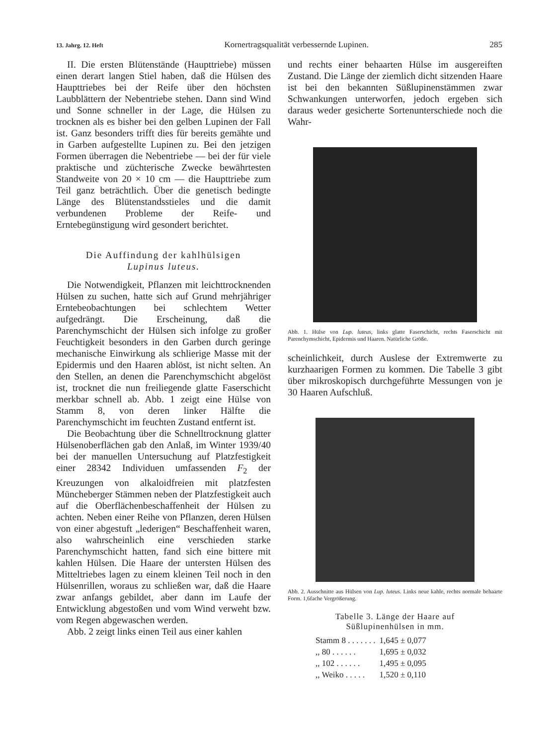13. Jahrg. 12. Heft Kornertragsqualität verbessernde Lupinen. 285
II. Die ersten Blütenstände (Haupttriebe) müssen einen derart langen Stiel haben, daß die Hülsen des Haupttriebes bei der Reife über den höchsten Laubblättern der Nebentriebe stehen. Dann sind Wind und Sonne schneller in der Lage, die Hülsen zu trocknen als es bisher bei den gelben Lupinen der Fall ist. Ganz besonders trifft dies für bereits gemähte und in Garben aufgestellte Lupinen zu. Bei den jetzigen Formen überragen die Nebentriebe — bei der für viele praktische und züchterische Zwecke bewährtesten Standweite von 20 × 10 cm — die Haupttriebe zum Teil ganz beträchtlich. Über die genetisch bedingte Länge des Blütenstandsstieles und die damit verbundenen Probleme der Reife- und Erntebegünstigung wird gesondert berichtet.
Die Auffindung der kahlhülsigen
Lupinus luteus.
Die Notwendigkeit, Pflanzen mit leichttrocknenden Hülsen zu suchen, hatte sich auf Grund mehrjähriger Erntebeobachtungen bei schlechtem Wetter aufgedrängt. Die Erscheinung, daß die Parenchymschicht der Hülsen sich infolge zu großer Feuchtigkeit besonders in den Garben durch geringe mechanische Einwirkung als schlierige Masse mit der Epidermis und den Haaren ablöst, ist nicht selten. An den Stellen, an denen die Parenchymschicht abgelöst ist, trocknet die nun freiliegende glatte Faserschicht merkbar schnell ab. Abb. 1 zeigt eine Hülse von Stamm 8, von deren linker Hälfte die Parenchymschicht im feuchten Zustand entfernt ist.
Die Beobachtung über die Schnelltrocknung glatter Hülsenoberflächen gab den Anlaß, im Winter 1939/40 bei der manuellen Untersuchung auf Platzfestigkeit einer 28342 Individuen umfassenden F<sub>2</sub> der Kreuzungen von alkaloidfreien mit platzfesten Müncheberger Stämmen neben der Platzfestigkeit auch auf die Oberflächenbeschaffenheit der Hülsen zu achten. Neben einer Reihe von Pflanzen, deren Hülsen von einer abgestuft „lederigen“ Beschaffenheit waren, also wahrscheinlich eine verschieden starke Parenchymschicht hatten, fand sich eine bittere mit kahlen Hülsen. Die Haare der untersten Hülsen des Mitteltriebes lagen zu einem kleinen Teil noch in den Hülsenrillen, woraus zu schließen war, daß die Haare zwar anfangs gebildet, aber dann im Laufe der Entwicklung abgestoßen und vom Wind verweht bzw. vom Regen abgewaschen werden.
Abb. 2 zeigt links einen Teil aus einer kahlen
und rechts einer behaarten Hülse im ausgereiften Zustand. Die Länge der ziemlich dicht sitzenden Haare ist bei den bekannten Süßlupinenstämmen zwar Schwankungen unterworfen, jedoch ergeben sich daraus weder gesicherte Sortenunterschiede noch die Wahr-
Abb. 1. Hülse von Lup. luteus, links glatte Faserschicht, rechts Faserschicht mit Parenchymschicht, Epidermis und Haaren. Natürliche Größe.
scheinlichkeit, durch Auslese der Extremwerte zu kurzhaarigen Formen zu kommen. Die Tabelle 3 gibt über mikroskopisch durchgeführte Messungen von je 30 Haaren Aufschluß.
Abb. 2. Ausschnitte aus Hülsen von Lup. luteus. Links neue kahle, rechts normale behaarte Form. 1,6fache Vergrößerung.
Tabelle 3. Länge der Haare auf
Süßlupinenhülsen in mm.
| Stamm 8 . . . . . . . | 1,645 ± 0,077 |
| ,, 80 . . . . . . | 1,695 ± 0,032 |
| ,, 102 . . . . . . | 1,495 ± 0,095 |
| ,, Weiko . . . . . | 1,520 ± 0,110 |